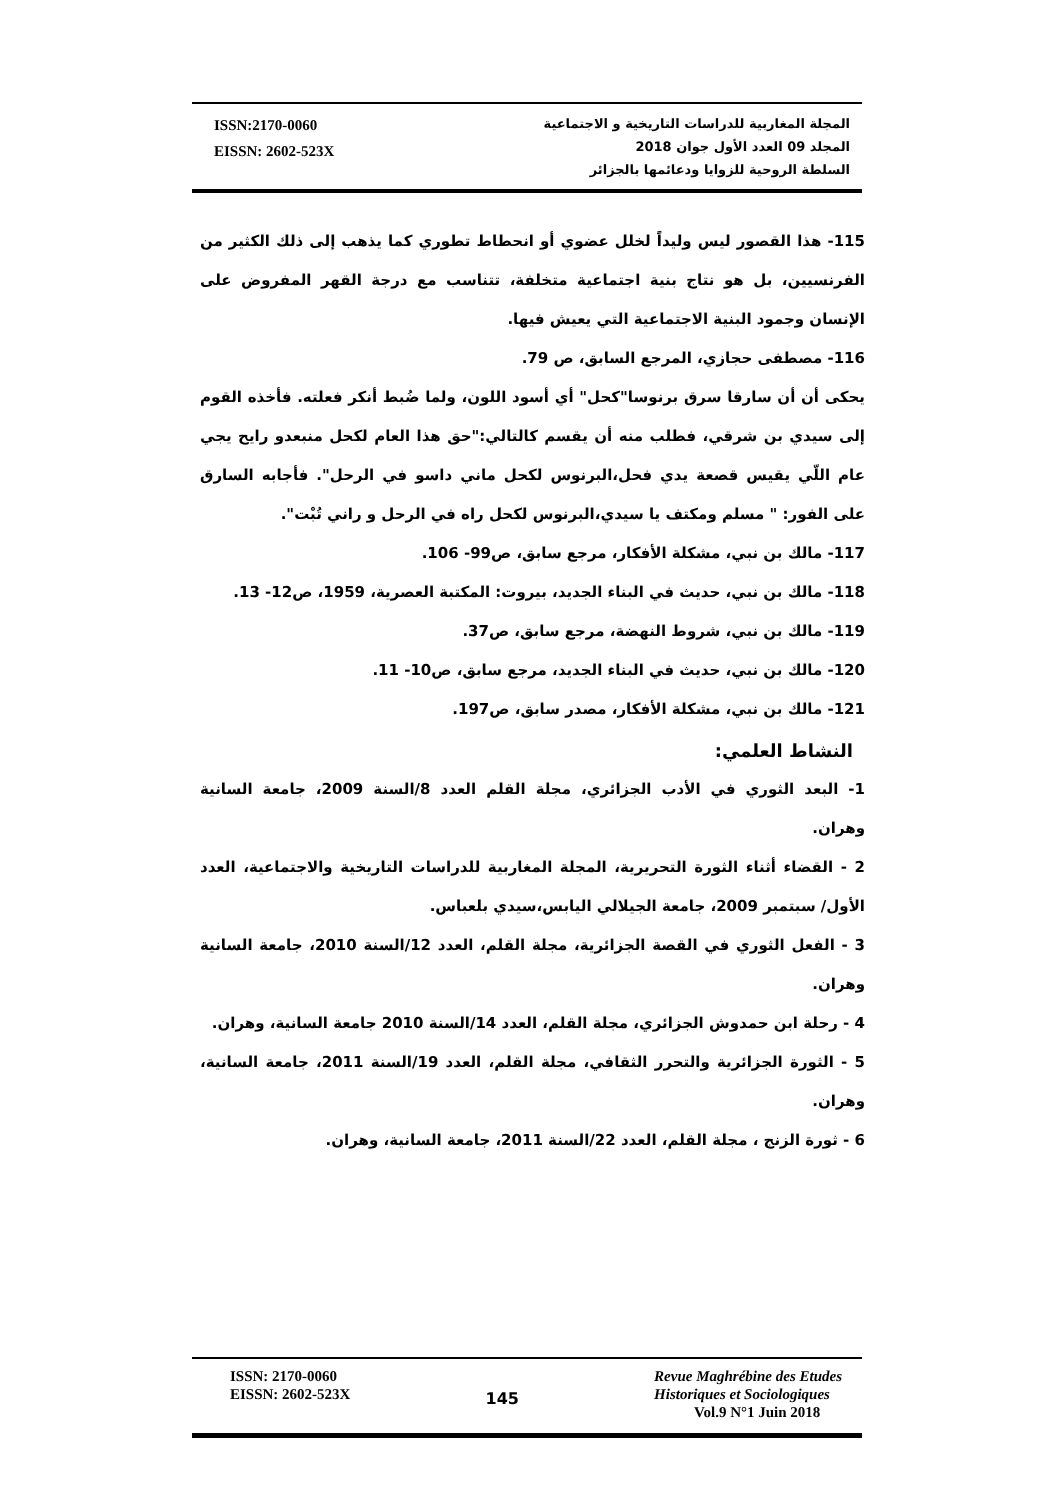ISSN:2170-0060
EISSN: 2602-523X
المجلة المغاربية للدراسات التاريخية و الاجتماعية
المجلد 09 العدد الأول جوان 2018
السلطة الروحية للزوايا ودعائمها بالجزائر
115- هذا القصور ليس وليداً لخلل عضوي أو انحطاط تطوري كما يذهب إلى ذلك الكثير من الفرنسيين، بل هو نتاج بنية اجتماعية متخلفة، تتناسب مع درجة القهر المفروض على الإنسان وجمود البنية الاجتماعية التي يعيش فيها.
116- مصطفى حجازي، المرجع السابق، ص 79.
يحكى أن أن سارقا سرق برنوسا"كحل" أي أسود اللون، ولما ضُبط أنكر فعلته. فأخذه القوم إلى سيدي بن شرقي، فطلب منه أن يقسم كالتالي:"حق هذا العام لكحل منبعدو رايح يجي عام اللّي يقيس قصعة يدي فحل،البرنوس لكحل ماني داسو في الرحل". فأجابه السارق على الفور: " مسلم ومكتف يا سيدي،البرنوس لكحل راه في الرحل و راني تُبْت".
117- مالك بن نبي، مشكلة الأفكار، مرجع سابق، ص99- 106.
118- مالك بن نبي، حديث في البناء الجديد، بيروت: المكتبة العصرية، 1959، ص12- 13.
119- مالك بن نبي، شروط النهضة، مرجع سابق، ص37.
120- مالك بن نبي، حديث في البناء الجديد، مرجع سابق، ص10- 11.
121- مالك بن نبي، مشكلة الأفكار، مصدر سابق، ص197.
النشاط العلمي:
1- البعد الثوري في الأدب الجزائري، مجلة القلم العدد 8/السنة 2009، جامعة السانية وهران.
2 - القضاء أثناء الثورة التحريرية، المجلة المغاربية للدراسات التاريخية والاجتماعية، العدد الأول/ سبتمبر 2009، جامعة الجيلالي اليابس،سيدي بلعباس.
3 - الفعل الثوري في القصة الجزائرية، مجلة القلم، العدد 12/السنة 2010، جامعة السانية وهران.
4 - رحلة ابن حمدوش الجزائري، مجلة القلم، العدد 14/السنة 2010 جامعة السانية، وهران.
5 - الثورة الجزائرية والتحرر الثقافي، مجلة القلم، العدد 19/السنة 2011، جامعة السانية، وهران.
6 - ثورة الزنج ، مجلة القلم، العدد 22/السنة 2011، جامعة السانية، وهران.
ISSN: 2170-0060
EISSN: 2602-523X
145
Revue Maghrébine des Etudes
Historiques et Sociologiques
Vol.9 N°1 Juin 2018